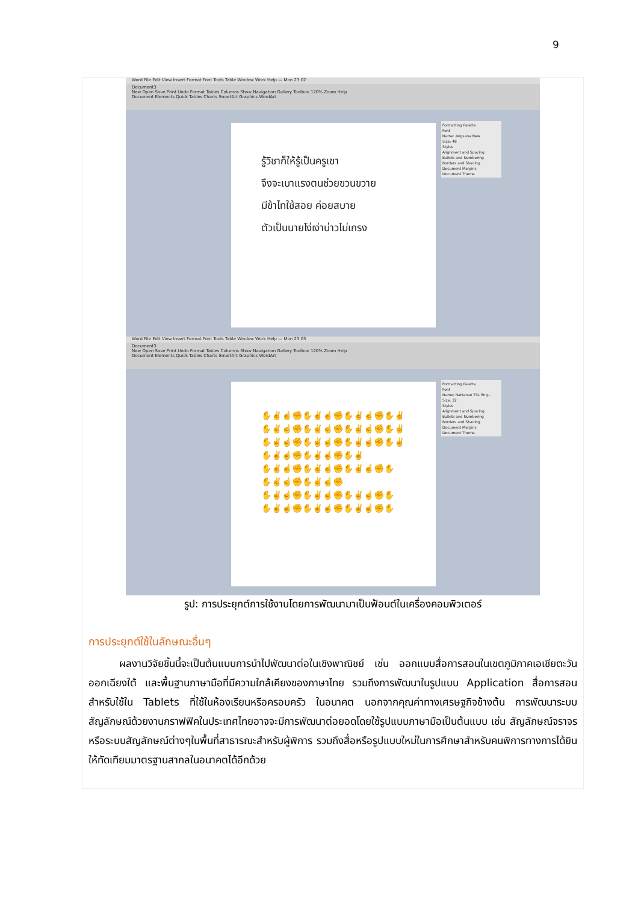9
Word File Edit View Insert Format Font Tools Table Window Work Help — Mon 23:02
Document3
New Open Save Print Undo Format Tables Columns Show Navigation Gallery Toolbox 120% Zoom Help
Document Elements Quick Tables Charts SmartArt Graphics WordArt
รู้วิชาก็ให้รู้เป็นครูเขา
จึงจะเบาแรงตนช่วยขวนขวาย
มีข้าไทใช้สอย ค่อยสบาย
ตัวเป็นนายโง่เง่าบ่าวไม่เกรง
Formatting Palette
Font
Name: Angsana New
Size: 48
Styles
Alignment and Spacing
Bullets and Numbering
Borders and Shading
Document Margins
Document Theme
Word File Edit View Insert Format Font Tools Table Window Work Help — Mon 23:03
Document3
New Open Save Print Undo Format Tables Columns Show Navigation Gallery Toolbox 120% Zoom Help
Document Elements Quick Tables Charts SmartArt Graphics WordArt
✋✌☝✊✋✌☝✊✋✌☝✊✋✌
✋✌☝✊✋✌☝✊✋✌☝✊✋✌
✋✌☝✊✋✌☝✊✋✌☝✊✋✌
✋✌☝✊✋✌☝✊✋✌
✋✌☝✊✋✌☝✊✋✌☝✊✋
✋✌☝✊✋✌☝✊
✋✌☝✊✋✌☝✊✋✌☝✊✋
✋✌☝✊✋✌☝✊✋✌☝✊✋
Formatting Palette
Font
Name: Nattanan TSL fing...
Size: 32
Styles
Alignment and Spacing
Bullets and Numbering
Borders and Shading
Document Margins
Document Theme
รูป: การประยุกต์การใช้งานโดยการพัฒนามาเป็นฟ้อนต์ในเครื่องคอมพิวเตอร์
การประยุกต์ใช้ในลักษณะอื่นๆ
   ผลงานวิจัยชิ้นนี้จะเป็นต้นแบบการนำไปพัฒนาต่อในเชิงพาณิชย์ เช่น ออกแบบสื่อการสอนในเขตภูมิภาคเอเชียตะวันออกเฉียงใต้ และพื้นฐานภาษามือที่มีความใกล้เคียงของภาษาไทย รวมถึงการพัฒนาในรูปแบบ Application สื่อการสอนสำหรับใช้ใน Tablets ที่ใช้ในห้องเรียนหรือครอบครัว ในอนาคต นอกจากคุณค่าทางเศรษฐกิจข้างต้น การพัฒนาระบบสัญลักษณ์ด้วยงานกราฟฟิคในประเทศไทยอาจจะมีการพัฒนาต่อยอดโดยใช้รูปแบบภาษามือเป็นต้นแบบ เช่น สัญลักษณ์จราจร หรือระบบสัญลักษณ์ต่างๆในพื้นที่สาธารณะสำหรับผู้พิการ รวมถึงสื่อหรือรูปแบบใหม่ในการศึกษาสำหรับคนพิการทางการได้ยินให้ทัดเทียมมาตรฐานสากลในอนาคตได้อีกด้วย